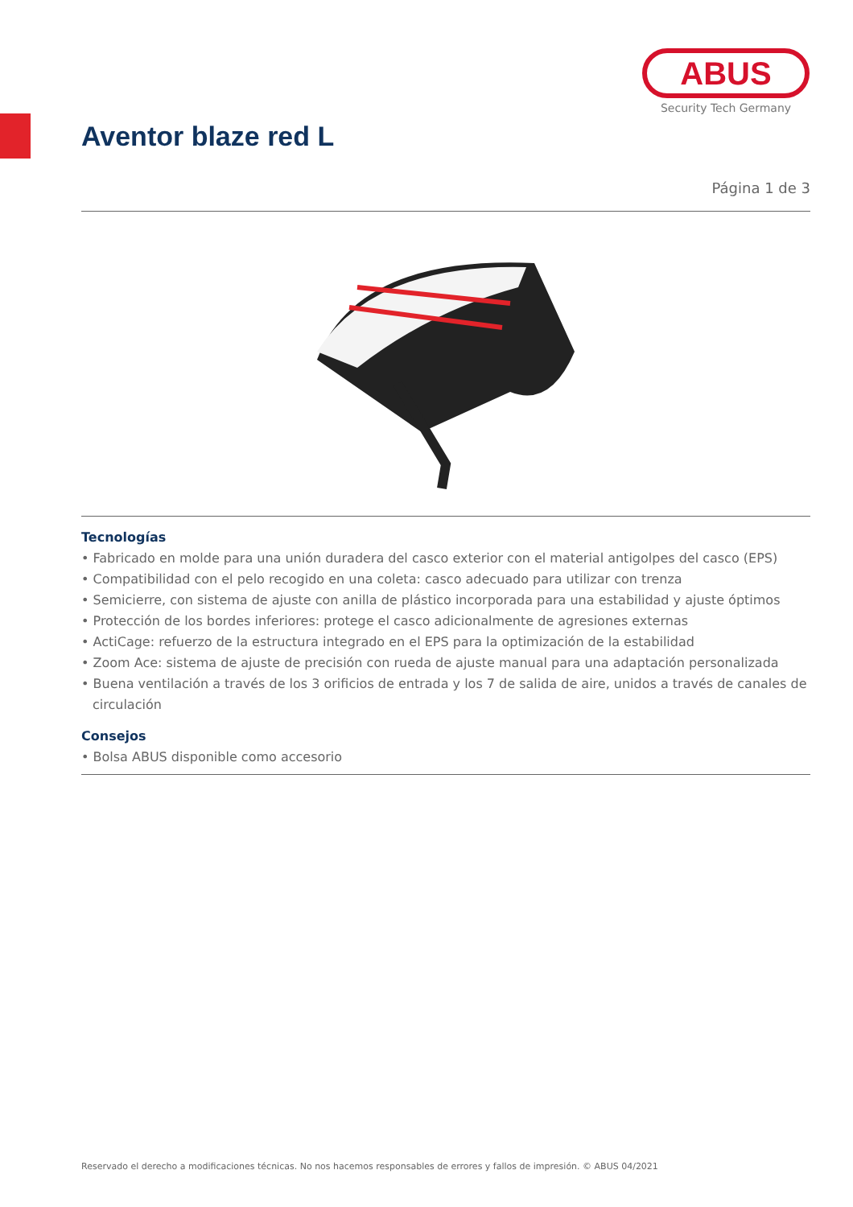ABUS
Security Tech Germany
Aventor blaze red L
Página 1 de 3
Tecnologías
• Fabricado en molde para una unión duradera del casco exterior con el material antigolpes del casco (EPS)
• Compatibilidad con el pelo recogido en una coleta: casco adecuado para utilizar con trenza
• Semicierre, con sistema de ajuste con anilla de plástico incorporada para una estabilidad y ajuste óptimos
• Protección de los bordes inferiores: protege el casco adicionalmente de agresiones externas
• ActiCage: refuerzo de la estructura integrado en el EPS para la optimización de la estabilidad
• Zoom Ace: sistema de ajuste de precisión con rueda de ajuste manual para una adaptación personalizada
• Buena ventilación a través de los 3 orificios de entrada y los 7 de salida de aire, unidos a través de canales de circulación
Consejos
• Bolsa ABUS disponible como accesorio
Reservado el derecho a modificaciones técnicas. No nos hacemos responsables de errores y fallos de impresión. © ABUS 04/2021